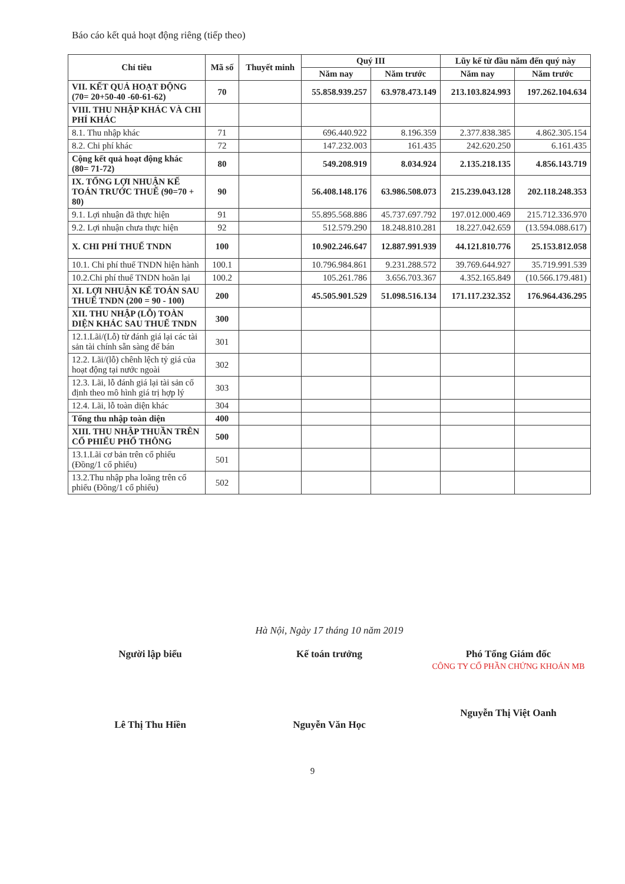Báo cáo kết quả hoạt động riêng (tiếp theo)
| Chỉ tiêu | Mã số | Thuyết minh | Quý III | | Lũy kế từ đầu năm đến quý này | |
| --- | --- | --- | --- | --- | --- | --- |
| | | | Năm nay | Năm trước | Năm nay | Năm trước |
| VII. KẾT QUẢ HOẠT ĐỘNG (70= 20+50-40 -60-61-62) | 70 | | 55.858.939.257 | 63.978.473.149 | 213.103.824.993 | 197.262.104.634 |
| VIII. THU NHẬP KHÁC VÀ CHI PHÍ KHÁC | | | | | | |
| 8.1. Thu nhập khác | 71 | | 696.440.922 | 8.196.359 | 2.377.838.385 | 4.862.305.154 |
| 8.2. Chi phí khác | 72 | | 147.232.003 | 161.435 | 242.620.250 | 6.161.435 |
| Cộng kết quả hoạt động khác (80= 71-72) | 80 | | 549.208.919 | 8.034.924 | 2.135.218.135 | 4.856.143.719 |
| IX. TỔNG LỢI NHUẬN KẾ TOÁN TRƯỚC THUẾ (90=70 + 80) | 90 | | 56.408.148.176 | 63.986.508.073 | 215.239.043.128 | 202.118.248.353 |
| 9.1. Lợi nhuận đã thực hiện | 91 | | 55.895.568.886 | 45.737.697.792 | 197.012.000.469 | 215.712.336.970 |
| 9.2. Lợi nhuận chưa thực hiện | 92 | | 512.579.290 | 18.248.810.281 | 18.227.042.659 | (13.594.088.617) |
| X. CHI PHÍ THUẾ TNDN | 100 | | 10.902.246.647 | 12.887.991.939 | 44.121.810.776 | 25.153.812.058 |
| 10.1. Chi phí thuế TNDN hiện hành | 100.1 | | 10.796.984.861 | 9.231.288.572 | 39.769.644.927 | 35.719.991.539 |
| 10.2.Chi phí thuế TNDN hoãn lại | 100.2 | | 105.261.786 | 3.656.703.367 | 4.352.165.849 | (10.566.179.481) |
| XI. LỢI NHUẬN KẾ TOÁN SAU THUẾ TNDN (200 = 90 - 100) | 200 | | 45.505.901.529 | 51.098.516.134 | 171.117.232.352 | 176.964.436.295 |
| XII. THU NHẬP (LỖ) TOÀN DIỆN KHÁC SAU THUẾ TNDN | 300 | | | | | |
| 12.1.Lãi/(Lỗ) từ đánh giá lại các tài sản tài chính sẵn sàng để bán | 301 | | | | | |
| 12.2. Lãi/(lỗ) chênh lệch tỷ giá của hoạt động tại nước ngoài | 302 | | | | | |
| 12.3. Lãi, lỗ đánh giá lại tài sản cố định theo mô hình giá trị hợp lý | 303 | | | | | |
| 12.4. Lãi, lỗ toàn diện khác | 304 | | | | | |
| Tổng thu nhập toàn diện | 400 | | | | | |
| XIII. THU NHẬP THUẦN TRÊN CỔ PHIẾU PHỔ THÔNG | 500 | | | | | |
| 13.1.Lãi cơ bản trên cổ phiếu (Đồng/1 cổ phiếu) | 501 | | | | | |
| 13.2.Thu nhập pha loãng trên cổ phiếu (Đồng/1 cổ phiếu) | 502 | | | | | |
Hà Nội, Ngày 17 tháng 10 năm 2019
Người lập biểu
Lê Thị Thu Hiền
Kế toán trưởng
Nguyễn Văn Học
Phó Tổng Giám đốc
CÔNG TY CỔ PHẦN CHỨNG KHOÁN MB
Nguyễn Thị Việt Oanh
9